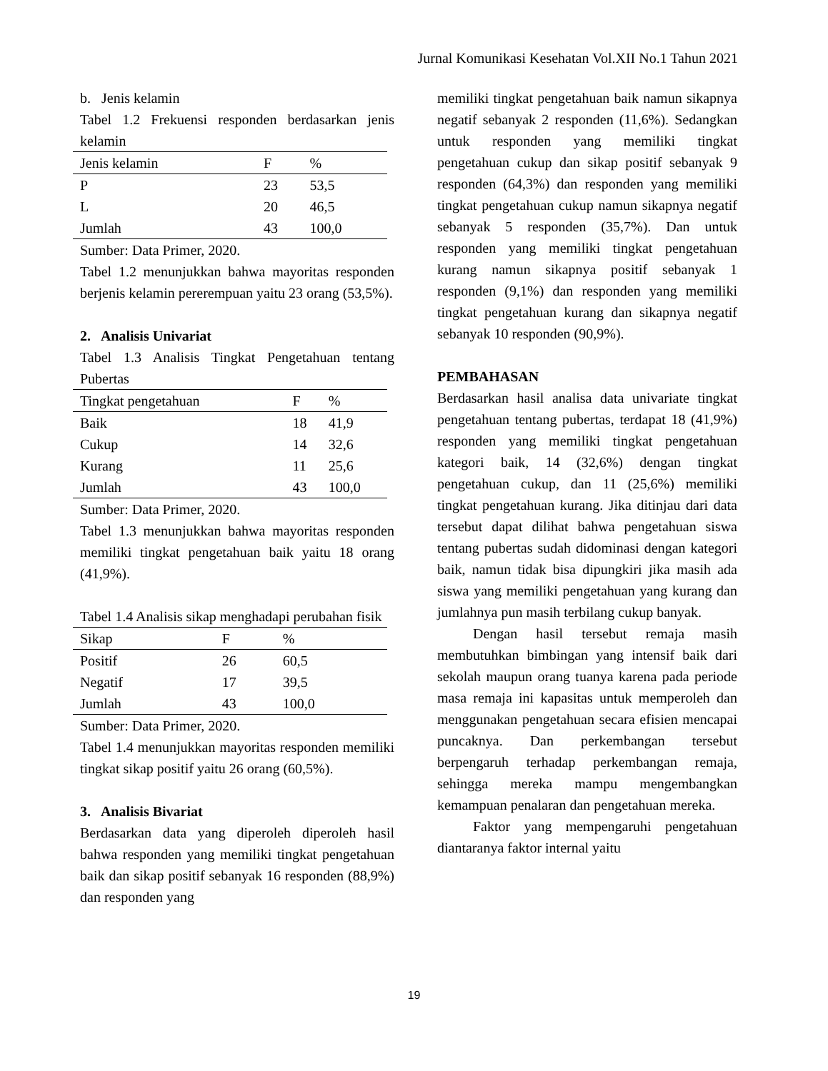Jurnal Komunikasi Kesehatan Vol.XII No.1 Tahun 2021
b. Jenis kelamin
Tabel 1.2 Frekuensi responden berdasarkan jenis kelamin
| Jenis kelamin | F | % |
| --- | --- | --- |
| P | 23 | 53,5 |
| L | 20 | 46,5 |
| Jumlah | 43 | 100,0 |
Sumber: Data Primer, 2020.
Tabel 1.2 menunjukkan bahwa mayoritas responden berjenis kelamin pererempuan yaitu 23 orang (53,5%).
2. Analisis Univariat
Tabel 1.3 Analisis Tingkat Pengetahuan tentang Pubertas
| Tingkat pengetahuan | F | % |
| --- | --- | --- |
| Baik | 18 | 41,9 |
| Cukup | 14 | 32,6 |
| Kurang | 11 | 25,6 |
| Jumlah | 43 | 100,0 |
Sumber: Data Primer, 2020.
Tabel 1.3 menunjukkan bahwa mayoritas responden memiliki tingkat pengetahuan baik yaitu 18 orang (41,9%).
Tabel 1.4 Analisis sikap menghadapi perubahan fisik
| Sikap | F | % |
| --- | --- | --- |
| Positif | 26 | 60,5 |
| Negatif | 17 | 39,5 |
| Jumlah | 43 | 100,0 |
Sumber: Data Primer, 2020.
Tabel 1.4 menunjukkan mayoritas responden memiliki tingkat sikap positif yaitu 26 orang (60,5%).
3. Analisis Bivariat
Berdasarkan data yang diperoleh diperoleh hasil bahwa responden yang memiliki tingkat pengetahuan baik dan sikap positif sebanyak 16 responden (88,9%) dan responden yang
memiliki tingkat pengetahuan baik namun sikapnya negatif sebanyak 2 responden (11,6%). Sedangkan untuk responden yang memiliki tingkat pengetahuan cukup dan sikap positif sebanyak 9 responden (64,3%) dan responden yang memiliki tingkat pengetahuan cukup namun sikapnya negatif sebanyak 5 responden (35,7%). Dan untuk responden yang memiliki tingkat pengetahuan kurang namun sikapnya positif sebanyak 1 responden (9,1%) dan responden yang memiliki tingkat pengetahuan kurang dan sikapnya negatif sebanyak 10 responden (90,9%).
PEMBAHASAN
Berdasarkan hasil analisa data univariate tingkat pengetahuan tentang pubertas, terdapat 18 (41,9%) responden yang memiliki tingkat pengetahuan kategori baik, 14 (32,6%) dengan tingkat pengetahuan cukup, dan 11 (25,6%) memiliki tingkat pengetahuan kurang. Jika ditinjau dari data tersebut dapat dilihat bahwa pengetahuan siswa tentang pubertas sudah didominasi dengan kategori baik, namun tidak bisa dipungkiri jika masih ada siswa yang memiliki pengetahuan yang kurang dan jumlahnya pun masih terbilang cukup banyak.
Dengan hasil tersebut remaja masih membutuhkan bimbingan yang intensif baik dari sekolah maupun orang tuanya karena pada periode masa remaja ini kapasitas untuk memperoleh dan menggunakan pengetahuan secara efisien mencapai puncaknya. Dan perkembangan tersebut berpengaruh terhadap perkembangan remaja, sehingga mereka mampu mengembangkan kemampuan penalaran dan pengetahuan mereka.
Faktor yang mempengaruhi pengetahuan diantaranya faktor internal yaitu
19